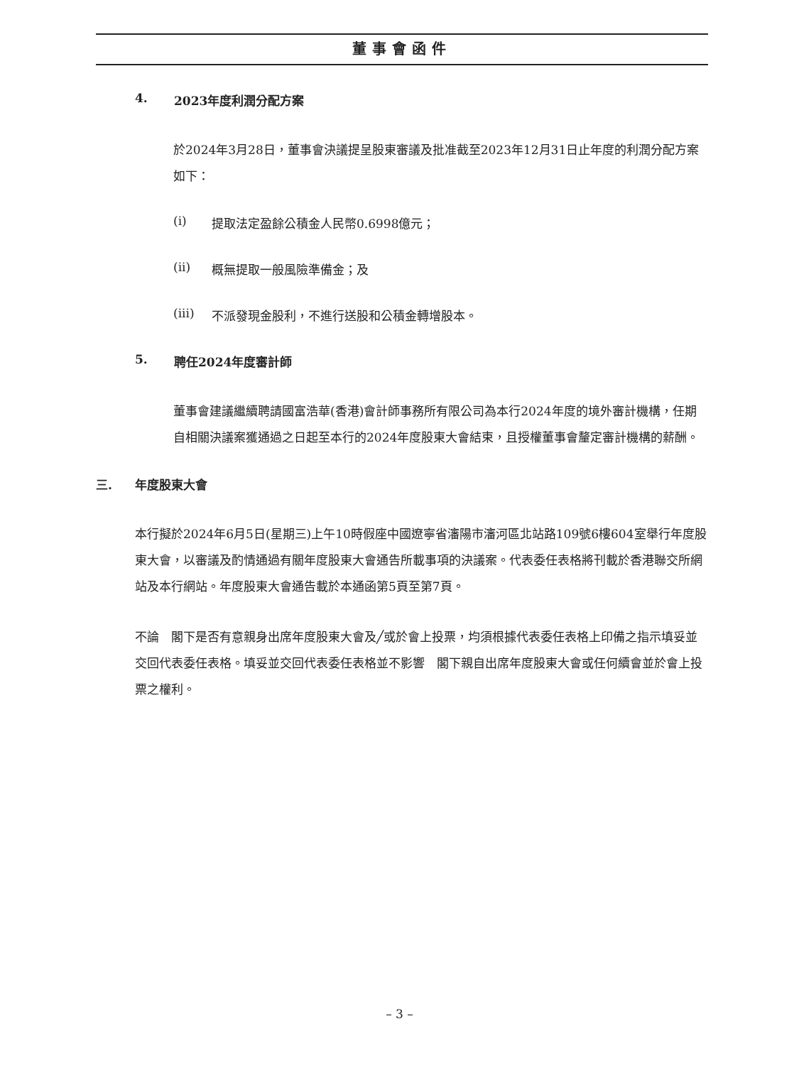董事會函件
4. 2023年度利潤分配方案
於2024年3月28日，董事會決議提呈股東審議及批准截至2023年12月31日止年度的利潤分配方案如下：
(i) 提取法定盈餘公積金人民幣0.6998億元；
(ii) 概無提取一般風險準備金；及
(iii) 不派發現金股利，不進行送股和公積金轉增股本。
5. 聘任2024年度審計師
董事會建議繼續聘請國富浩華(香港)會計師事務所有限公司為本行2024年度的境外審計機構，任期自相關決議案獲通過之日起至本行的2024年度股東大會結束，且授權董事會釐定審計機構的薪酬。
三. 年度股東大會
本行擬於2024年6月5日(星期三)上午10時假座中國遼寧省瀋陽市瀋河區北站路109號6樓604室舉行年度股東大會，以審議及酌情通過有關年度股東大會通告所載事項的決議案。代表委任表格將刊載於香港聯交所網站及本行網站。年度股東大會通告載於本通函第5頁至第7頁。
不論　閣下是否有意親身出席年度股東大會及╱或於會上投票，均須根據代表委任表格上印備之指示填妥並交回代表委任表格。填妥並交回代表委任表格並不影響　閣下親自出席年度股東大會或任何續會並於會上投票之權利。
– 3 –